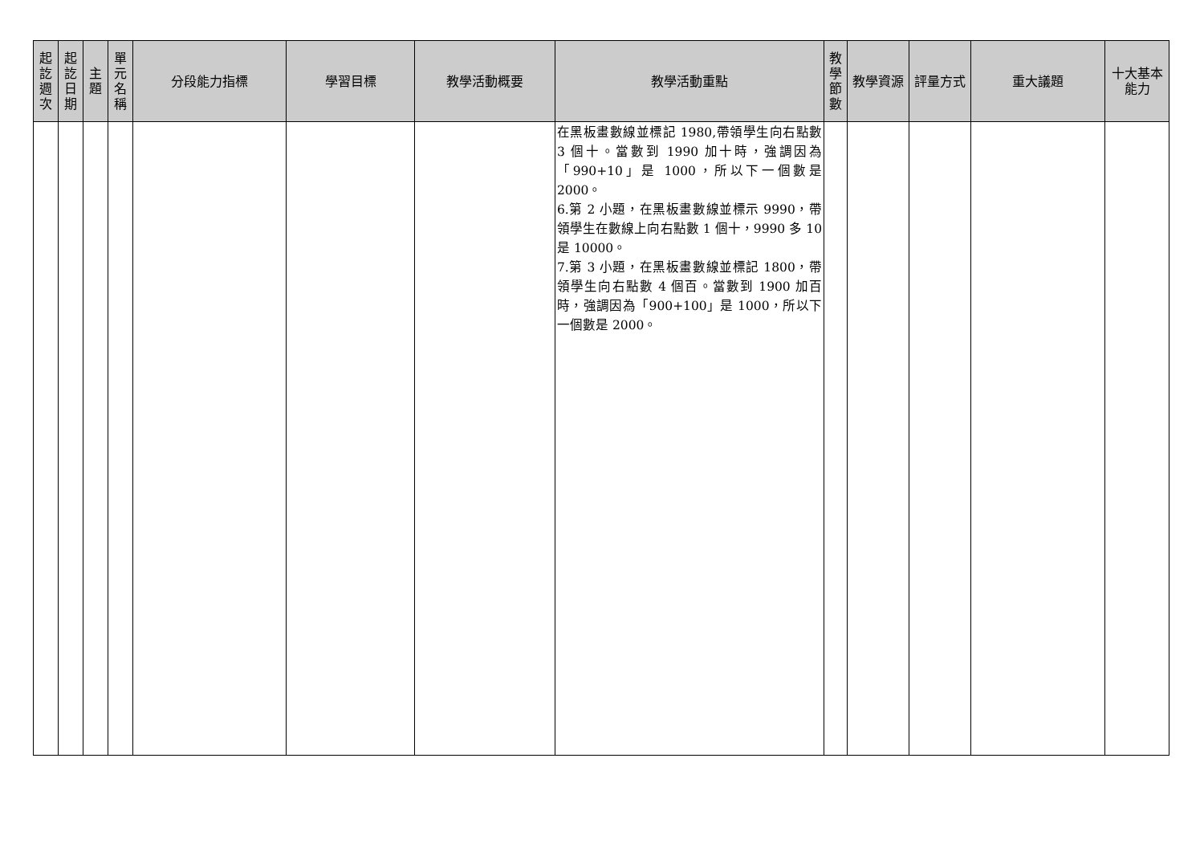| 起 訖 週 次 | 起 訖 日 期 | 主 題 | 單 元 名 稱 | 分段能力指標 | 學習目標 | 教學活動概要 | 教學活動重點 | 教 學 節 數 | 教學資源 | 評量方式 | 重大議題 | 十大基本 能力 |
| --- | --- | --- | --- | --- | --- | --- | --- | --- | --- | --- | --- | --- |
| | | | | | | | 在黑板畫數線並標記 1980,帶領學生向右點數 3 個十。當數到 1990 加十時，強調因為「990+10」是 1000，所以下一個數是 2000。 6.第 2 小題，在黑板畫數線並標示 9990，帶領學生在數線上向右點數 1 個十，9990 多 10 是 10000。 7.第 3 小題，在黑板畫數線並標記 1800，帶領學生向右點數 4 個百。當數到 1900 加百時，強調因為「900+100」是 1000，所以下一個數是 2000。 | | | | | |